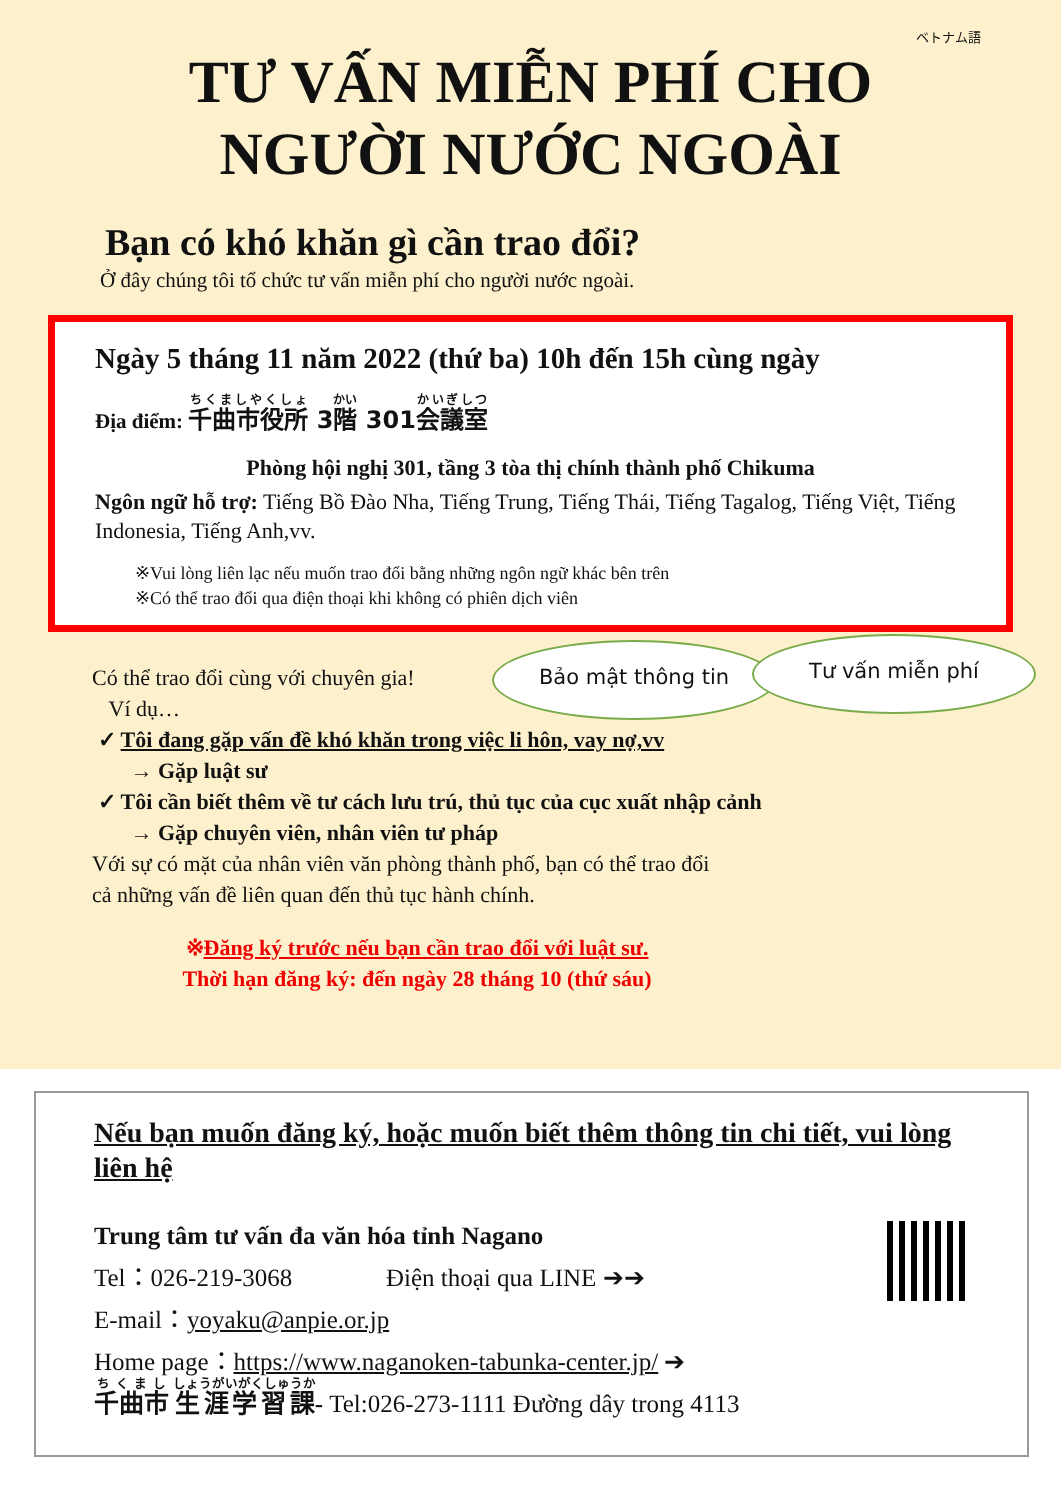ベトナム語
TƯ VẤN MIỄN PHÍ CHO
NGƯỜI NƯỚC NGOÀI
Bạn có khó khăn gì cần trao đổi?
Ở đây chúng tôi tổ chức tư vấn miễn phí cho người nước ngoài.
Ngày 5 tháng 11 năm 2022 (thứ ba) 10h đến 15h cùng ngày
Địa điểm: 千曲市役所 3階 301会議室
Phòng hội nghị 301, tầng 3 tòa thị chính thành phố Chikuma
Ngôn ngữ hỗ trợ: Tiếng Bồ Đào Nha, Tiếng Trung, Tiếng Thái, Tiếng Tagalog, Tiếng Việt, Tiếng Indonesia, Tiếng Anh,vv.
※Vui lòng liên lạc nếu muốn trao đổi bằng những ngôn ngữ khác bên trên
※Có thể trao đổi qua điện thoại khi không có phiên dịch viên
Bảo mật thông tin Tư vấn miễn phí
Có thể trao đổi cùng với chuyên gia!
Ví dụ…
✓ Tôi đang gặp vấn đề khó khăn trong việc li hôn, vay nợ,vv
→ Gặp luật sư
✓ Tôi cần biết thêm về tư cách lưu trú, thủ tục của cục xuất nhập cảnh
→ Gặp chuyên viên, nhân viên tư pháp
Với sự có mặt của nhân viên văn phòng thành phố, bạn có thể trao đổi
cả những vấn đề liên quan đến thủ tục hành chính.
※Đăng ký trước nếu bạn cần trao đổi với luật sư.
Thời hạn đăng ký: đến ngày 28 tháng 10 (thứ sáu)
Nếu bạn muốn đăng ký, hoặc muốn biết thêm thông tin chi tiết, vui lòng liên hệ
Trung tâm tư vấn đa văn hóa tỉnh Nagano
Tel：026-219-3068 Điện thoại qua LINE ➔➔
E-mail：yoyaku@anpie.or.jp
Home page：https://www.naganoken-tabunka-center.jp/ ➔
千曲市 生涯学習課- Tel:026-273-1111 Đường dây trong 4113